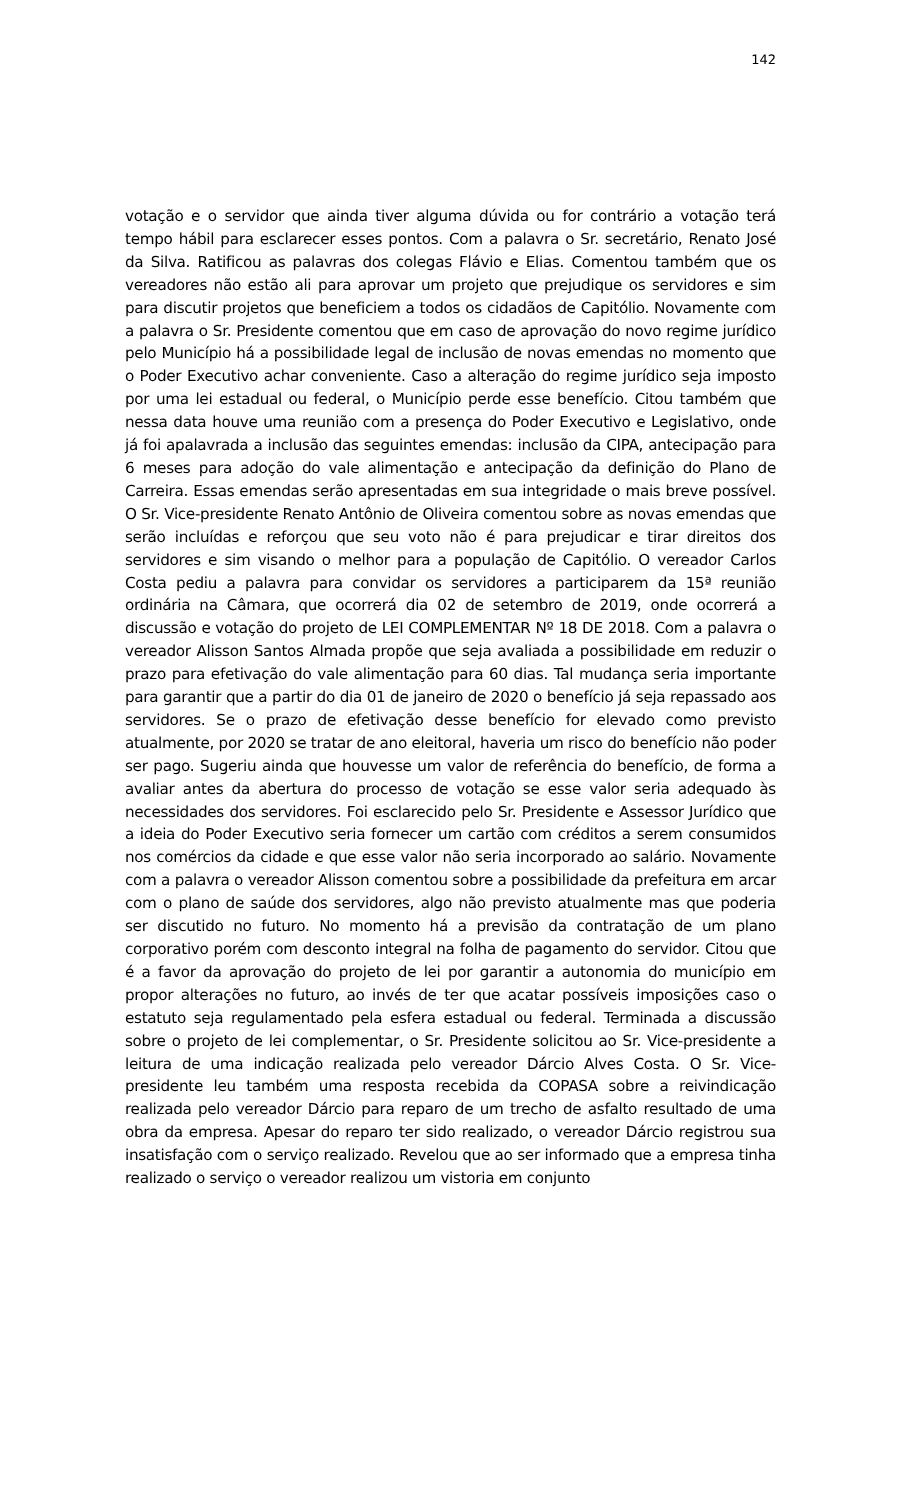142
votação e o servidor que ainda tiver alguma dúvida ou for contrário a votação terá tempo hábil para esclarecer esses pontos. Com a palavra o Sr. secretário, Renato José da Silva. Ratificou as palavras dos colegas Flávio e Elias. Comentou também que os vereadores não estão ali para aprovar um projeto que prejudique os servidores e sim para discutir projetos que beneficiem a todos os cidadãos de Capitólio. Novamente com a palavra o Sr. Presidente comentou que em caso de aprovação do novo regime jurídico pelo Município há a possibilidade legal de inclusão de novas emendas no momento que o Poder Executivo achar conveniente. Caso a alteração do regime jurídico seja imposto por uma lei estadual ou federal, o Município perde esse benefício. Citou também que nessa data houve uma reunião com a presença do Poder Executivo e Legislativo, onde já foi apalavrada a inclusão das seguintes emendas: inclusão da CIPA, antecipação para 6 meses para adoção do vale alimentação e antecipação da definição do Plano de Carreira. Essas emendas serão apresentadas em sua integridade o mais breve possível. O Sr. Vice-presidente Renato Antônio de Oliveira comentou sobre as novas emendas que serão incluídas e reforçou que seu voto não é para prejudicar e tirar direitos dos servidores e sim visando o melhor para a população de Capitólio. O vereador Carlos Costa pediu a palavra para convidar os servidores a participarem da 15ª reunião ordinária na Câmara, que ocorrerá dia 02 de setembro de 2019, onde ocorrerá a discussão e votação do projeto de LEI COMPLEMENTAR Nº 18 DE 2018. Com a palavra o vereador Alisson Santos Almada propõe que seja avaliada a possibilidade em reduzir o prazo para efetivação do vale alimentação para 60 dias. Tal mudança seria importante para garantir que a partir do dia 01 de janeiro de 2020 o benefício já seja repassado aos servidores. Se o prazo de efetivação desse benefício for elevado como previsto atualmente, por 2020 se tratar de ano eleitoral, haveria um risco do benefício não poder ser pago. Sugeriu ainda que houvesse um valor de referência do benefício, de forma a avaliar antes da abertura do processo de votação se esse valor seria adequado às necessidades dos servidores. Foi esclarecido pelo Sr. Presidente e Assessor Jurídico que a ideia do Poder Executivo seria fornecer um cartão com créditos a serem consumidos nos comércios da cidade e que esse valor não seria incorporado ao salário. Novamente com a palavra o vereador Alisson comentou sobre a possibilidade da prefeitura em arcar com o plano de saúde dos servidores, algo não previsto atualmente mas que poderia ser discutido no futuro. No momento há a previsão da contratação de um plano corporativo porém com desconto integral na folha de pagamento do servidor. Citou que é a favor da aprovação do projeto de lei por garantir a autonomia do município em propor alterações no futuro, ao invés de ter que acatar possíveis imposições caso o estatuto seja regulamentado pela esfera estadual ou federal. Terminada a discussão sobre o projeto de lei complementar, o Sr. Presidente solicitou ao Sr. Vice-presidente a leitura de uma indicação realizada pelo vereador Dárcio Alves Costa. O Sr. Vice-presidente leu também uma resposta recebida da COPASA sobre a reivindicação realizada pelo vereador Dárcio para reparo de um trecho de asfalto resultado de uma obra da empresa. Apesar do reparo ter sido realizado, o vereador Dárcio registrou sua insatisfação com o serviço realizado. Revelou que ao ser informado que a empresa tinha realizado o serviço o vereador realizou um vistoria em conjunto